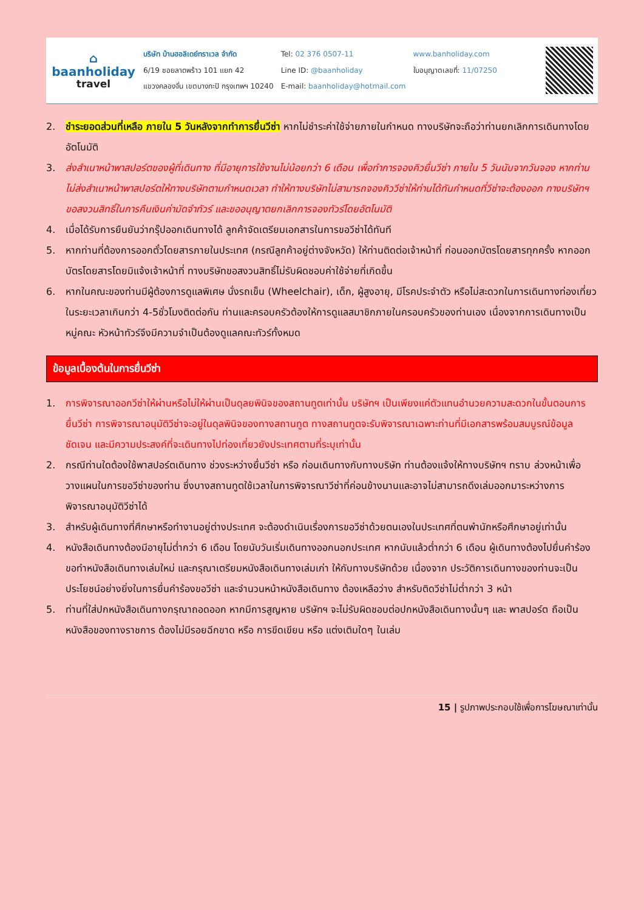⌂
baanholiday
travel
บริษัท บ้านฮอลิเดย์ทราเวล จำกัด
6/19 ซอยลาดพร้าว 101 แยก 42
แขวงคลองจั่น เขตบางกะปิ กรุงเทพฯ 10240
Tel: 02 376 0507-11
Line ID: @baanholiday
E-mail: baanholiday@hotmail.com
www.banholiday.com
ใบอนุญาตเลขที่: 11/07250
2. ชำระยอดส่วนที่เหลือ ภายใน 5 วันหลังจากทำการยื่นวีซ่า หากไม่ชำระค่าใช้จ่ายภายในกำหนด ทางบริษัทจะถือว่าท่านยกเลิกการเดินทางโดยอัตโนมัติ
3. ส่งสำเนาหน้าพาสปอร์ตของผู้ที่เดินทาง ที่มีอายุการใช้งานไม่น้อยกว่า 6 เดือน เพื่อทำการจองคิวยื่นวีซ่า ภายใน 5 วันนับจากวันจอง หากท่านไม่ส่งสำเนาหน้าพาสปอร์ตให้ทางบริษัทตามกำหนดเวลา ทำให้ทางบริษัทไม่สามารถจองคิววีซ่าให้ท่านได้ทันกำหนดที่วีซ่าจะต้องออก ทางบริษัทฯขอสงวนสิทธิ์ในการคืนเงินค่ามัดจำทัวร์ และขออนุญาตยกเลิกการจองทัวร์โดยอัตโนมัติ
4. เมื่อได้รับการยืนยันว่ากรุ๊ปออกเดินทางได้ ลูกค้าจัดเตรียมเอกสารในการขอวีซ่าได้ทันที
5. หากท่านที่ต้องการออกตั๋วโดยสารภายในประเทศ (กรณีลูกค้าอยู่ต่างจังหวัด) ให้ท่านติดต่อเจ้าหน้าที่ ก่อนออกบัตรโดยสารทุกครั้ง หากออกบัตรโดยสารโดยมิแจ้งเจ้าหน้าที่ ทางบริษัทขอสงวนสิทธิ์ไม่รับผิดชอบค่าใช้จ่ายที่เกิดขึ้น
6. หากในคณะของท่านมีผู้ต้องการดูแลพิเศษ นั่งรถเข็น (Wheelchair), เด็ก, ผู้สูงอายุ, มีโรคประจำตัว หรือไม่สะดวกในการเดินทางท่องเที่ยวในระยะเวลาเกินกว่า 4-5ชั่วโมงติดต่อกัน ท่านและครอบครัวต้องให้การดูแลสมาชิกภายในครอบครัวของท่านเอง เนื่องจากการเดินทางเป็นหมู่คณะ หัวหน้าทัวร์จึงมีความจำเป็นต้องดูแลคณะทัวร์ทั้งหมด
ข้อมูลเบื้องต้นในการยื่นวีซ่า
1. การพิจารณาออกวีซ่าให้ผ่านหรือไม่ให้ผ่านเป็นดุลยพินิจของสถานทูตเท่านั้น บริษัทฯ เป็นเพียงแค่ตัวแทนอำนวยความสะดวกในขั้นตอนการยื่นวีซ่า การพิจารณาอนุมัติวีซ่าจะอยู่ในดุลพินิจของทางสถานทูต ทางสถานทูตจะรับพิจารณาเฉพาะท่านที่มีเอกสารพร้อมสมบูรณ์ข้อมูลชัดเจน และมีความประสงค์ที่จะเดินทางไปท่องเที่ยวยังประเทศตามที่ระบุเท่านั้น
2. กรณีท่านใดต้องใช้พาสปอร์ตเดินทาง ช่วงระหว่างยื่นวีซ่า หรือ ก่อนเดินทางกับทางบริษัท ท่านต้องแจ้งให้ทางบริษัทฯ ทราบ ล่วงหน้าเพื่อวางแผนในการขอวีซ่าของท่าน ซึ่งบางสถานทูตใช้เวลาในการพิจารณาวีซ่าที่ค่อนข้างนานและอาจไม่สามารถดึงเล่มออกมาระหว่างการพิจารณาอนุมัติวีซ่าได้
3. สำหรับผู้เดินทางที่ศึกษาหรือทำงานอยู่ต่างประเทศ จะต้องดำเนินเรื่องการขอวีซ่าด้วยตนเองในประเทศที่ตนพำนักหรือศึกษาอยู่เท่านั้น
4. หนังสือเดินทางต้องมีอายุไม่ต่ำกว่า 6 เดือน โดยนับวันเริ่มเดินทางออกนอกประเทศ หากนับแล้วต่ำกว่า 6 เดือน ผู้เดินทางต้องไปยื่นคำร้องขอทำหนังสือเดินทางเล่มใหม่ และกรุณาเตรียมหนังสือเดินทางเล่มเก่า ให้กับทางบริษัทด้วย เนื่องจาก ประวัติการเดินทางของท่านจะเป็นประโยชน์อย่างยิ่งในการยื่นคำร้องขอวีซ่า และจำนวนหน้าหนังสือเดินทาง ต้องเหลือว่าง สำหรับติดวีซ่าไม่ต่ำกว่า 3 หน้า
5. ท่านที่ใส่ปกหนังสือเดินทางกรุณาถอดออก หากมีการสูญหาย บริษัทฯ จะไม่รับผิดชอบต่อปกหนังสือเดินทางนั้นๆ และ พาสปอร์ต ถือเป็นหนังสือของทางราชการ ต้องไม่มีรอยฉีกขาด หรือ การขีดเขียน หรือ แต่งเติมใดๆ ในเล่ม
15 | รูปภาพประกอบใช้เพื่อการโฆษณาเท่านั้น